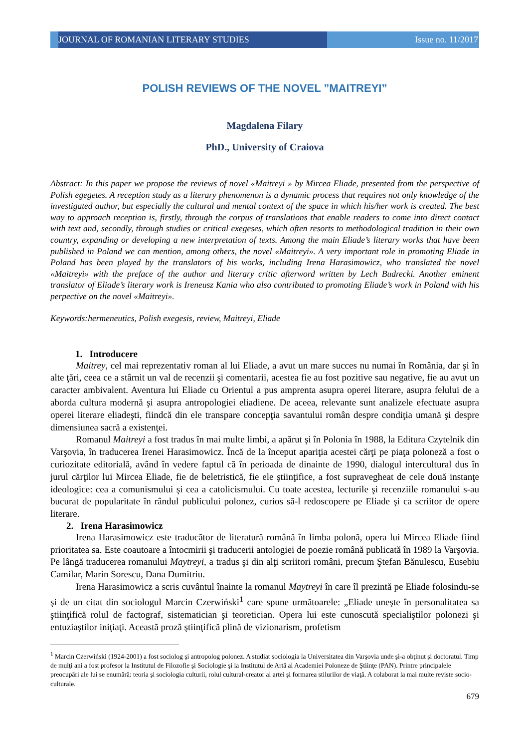JOURNAL OF ROMANIAN LITERARY STUDIES
Issue no. 11/2017
POLISH REVIEWS OF THE NOVEL ”MAITREYI”
Magdalena Filary
PhD., University of Craiova
Abstract: In this paper we propose the reviews of novel «Maitreyi » by Mircea Eliade, presented from the perspective of Polish egegetes. A reception study as a literary phenomenon is a dynamic process that requires not only knowledge of the investigated author, but especially the cultural and mental context of the space in which his/her work is created. The best way to approach reception is, firstly, through the corpus of translations that enable readers to come into direct contact with text and, secondly, through studies or critical exegeses, which often resorts to methodological tradition in their own country, expanding or developing a new interpretation of texts. Among the main Eliade’s literary works that have been published in Poland we can mention, among others, the novel «Maitreyi». A very important role in promoting Eliade in Poland has been played by the translators of his works, including Irena Harasimowicz, who translated the novel «Maitreyi» with the preface of the author and literary critic afterword written by Lech Budrecki. Another eminent translator of Eliade’s literary work is Ireneusz Kania who also contributed to promoting Eliade’s work in Poland with his perpective on the novel «Maitreyi».
Keywords:hermeneutics, Polish exegesis, review, Maitreyi, Eliade
1. Introducere
Maitrey, cel mai reprezentativ roman al lui Eliade, a avut un mare succes nu numai în România, dar şi în alte ţări, ceea ce a stârnit un val de recenzii şi comentarii, acestea fie au fost pozitive sau negative, fie au avut un caracter ambivalent. Aventura lui Eliade cu Orientul a pus amprenta asupra operei literare, asupra felului de a aborda cultura modernă şi asupra antropologiei eliadiene. De aceea, relevante sunt analizele efectuate asupra operei literare eliadeşti, fiindcă din ele transpare concepţia savantului român despre condiţia umană şi despre dimensiunea sacră a existenţei.
Romanul Maitreyi a fost tradus în mai multe limbi, a apărut şi în Polonia în 1988, la Editura Czytelnik din Varşovia, în traducerea Irenei Harasimowicz. Încă de la început apariţia acestei cărţi pe piaţa poloneză a fost o curiozitate editorială, având în vedere faptul că în perioada de dinainte de 1990, dialogul intercultural dus în jurul cărţilor lui Mircea Eliade, fie de beletristică, fie ele ştiinţifice, a fost supravegheat de cele două instanţe ideologice: cea a comunismului şi cea a catolicismului. Cu toate acestea, lecturile şi recenziile romanului s-au bucurat de popularitate în rândul publicului polonez, curios să-l redoscopere pe Eliade şi ca scriitor de opere literare.
2. Irena Harasimowicz
Irena Harasimowicz este traducător de literatură română în limba polonă, opera lui Mircea Eliade fiind prioritatea sa. Este coautoare a întocmirii şi traducerii antologiei de poezie română publicată în 1989 la Varşovia. Pe lângă traducerea romanului Maytreyi, a tradus şi din alţi scriitori români, precum Ştefan Bănulescu, Eusebiu Camilar, Marin Sorescu, Dana Dumitriu.
Irena Harasimowicz a scris cuvântul înainte la romanul Maytreyi în care îl prezintă pe Eliade folosindu-se şi de un citat din sociologul Marcin Czerwiński<sup>1</sup> care spune următoarele: „Eliade uneşte în personalitatea sa ştiinţifică rolul de factograf, sistematician şi teoretician. Opera lui este cunoscută specialiştilor polonezi şi entuziaştilor iniţiaţi. Această proză ştiinţifică plină de vizionarism, profetism
<sup>1</sup> Marcin Czerwiński (1924-2001) a fost sociolog şi antropolog polonez. A studiat sociologia la Universitatea din Varşovia unde şi-a obţinut şi doctoratul. Timp de mulţi ani a fost profesor la Institutul de Filozofie şi Sociologie şi la Institutul de Artă al Academiei Poloneze de Ştiinţe (PAN). Printre principalele preocupări ale lui se enumără: teoria şi sociologia culturii, rolul cultural-creator al artei şi formarea stilurilor de viaţă. A colaborat la mai multe reviste socio-culturale.
679